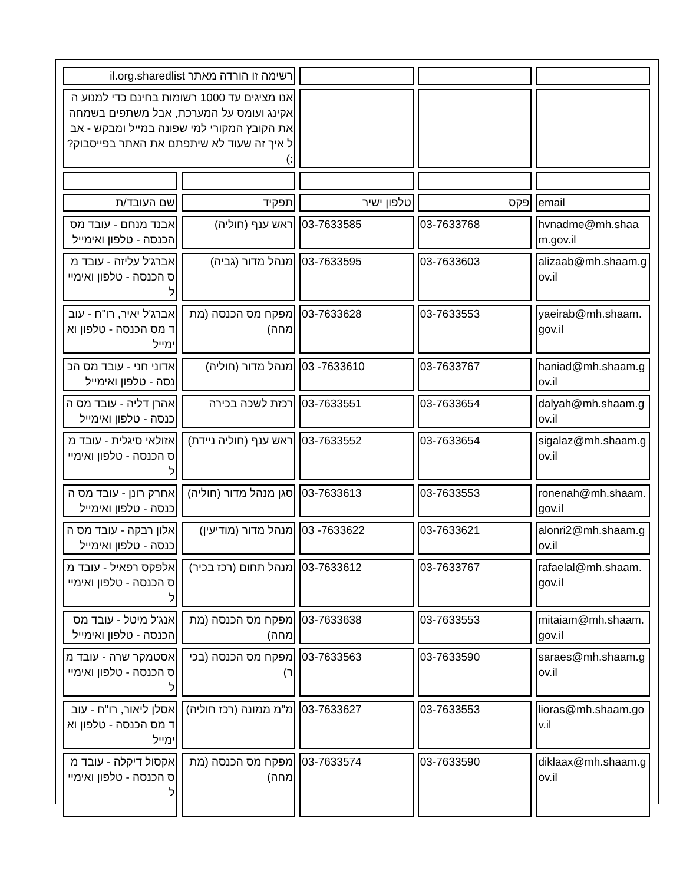| רשימה זו הורדה מאתר il.org.sharedlist | | | | |
| אנו מציגים עד 1000 רשומות בחינם כדי למנוע האקינג ועומס על המערכת, אבל משתפים בשמחה את הקובץ המקורי למי שפונה במייל ומבקש - אבל איך זה שעוד לא שיתפתם את האתר בפייסבוק? :) | | | | |
| שם העובד/ת | תפקיד | טלפון ישיר | פקס | email |
| אבנד מנחם - עובד מס הכנסה - טלפון ואימייל | ראש ענף (חוליה) | 03-7633585 | 03-7633768 | hvnadme@mh.shaam.gov.il |
| אברג'ל עליזה - עובד מס הכנסה - טלפון ואימייל | מנהל מדור (גביה) | 03-7633595 | 03-7633603 | alizaab@mh.shaam.gov.il |
| אברג'ל יאיר, רו"ח - עובד מס הכנסה - טלפון ואימייל | מפקח מס הכנסה (מתמחה) | 03-7633628 | 03-7633553 | yaeirab@mh.shaam.gov.il |
| אדוני חני - עובד מס הכנסה - טלפון ואימייל | מנהל מדור (חוליה) | 03 -7633610 | 03-7633767 | haniad@mh.shaam.gov.il |
| אהרן דליה - עובד מס הכנסה - טלפון ואימייל | רכזת לשכה בכירה | 03-7633551 | 03-7633654 | dalyah@mh.shaam.gov.il |
| אזולאי סיגלית - עובד מס הכנסה - טלפון ואימייל | ראש ענף (חוליה ניידת) | 03-7633552 | 03-7633654 | sigalaz@mh.shaam.gov.il |
| אחרק רונן - עובד מס הכנסה - טלפון ואימייל | סגן מנהל מדור (חוליה) | 03-7633613 | 03-7633553 | ronenah@mh.shaam.gov.il |
| אלון רבקה - עובד מס הכנסה - טלפון ואימייל | מנהל מדור (מודיעין) | 03 -7633622 | 03-7633621 | alonri2@mh.shaam.gov.il |
| אלפקס רפאיל - עובד מס הכנסה - טלפון ואימייל | מנהל תחום (רכז בכיר) | 03-7633612 | 03-7633767 | rafaelal@mh.shaam.gov.il |
| אנג'ל מיטל - עובד מס הכנסה - טלפון ואימייל | מפקח מס הכנסה (מתמחה) | 03-7633638 | 03-7633553 | mitaiam@mh.shaam.gov.il |
| אסטמקר שרה - עובד מס הכנסה - טלפון ואימייל | מפקח מס הכנסה (בכיר) | 03-7633563 | 03-7633590 | saraes@mh.shaam.gov.il |
| אסלן ליאור, רו"ח - עובד מס הכנסה - טלפון ואימייל | מ"מ ממונה (רכז חוליה) | 03-7633627 | 03-7633553 | lioras@mh.shaam.gov.il |
| אקסול דיקלה - עובד מס הכנסה - טלפון ואימייל | מפקח מס הכנסה (מתמחה) | 03-7633574 | 03-7633590 | diklaax@mh.shaam.gov.il |